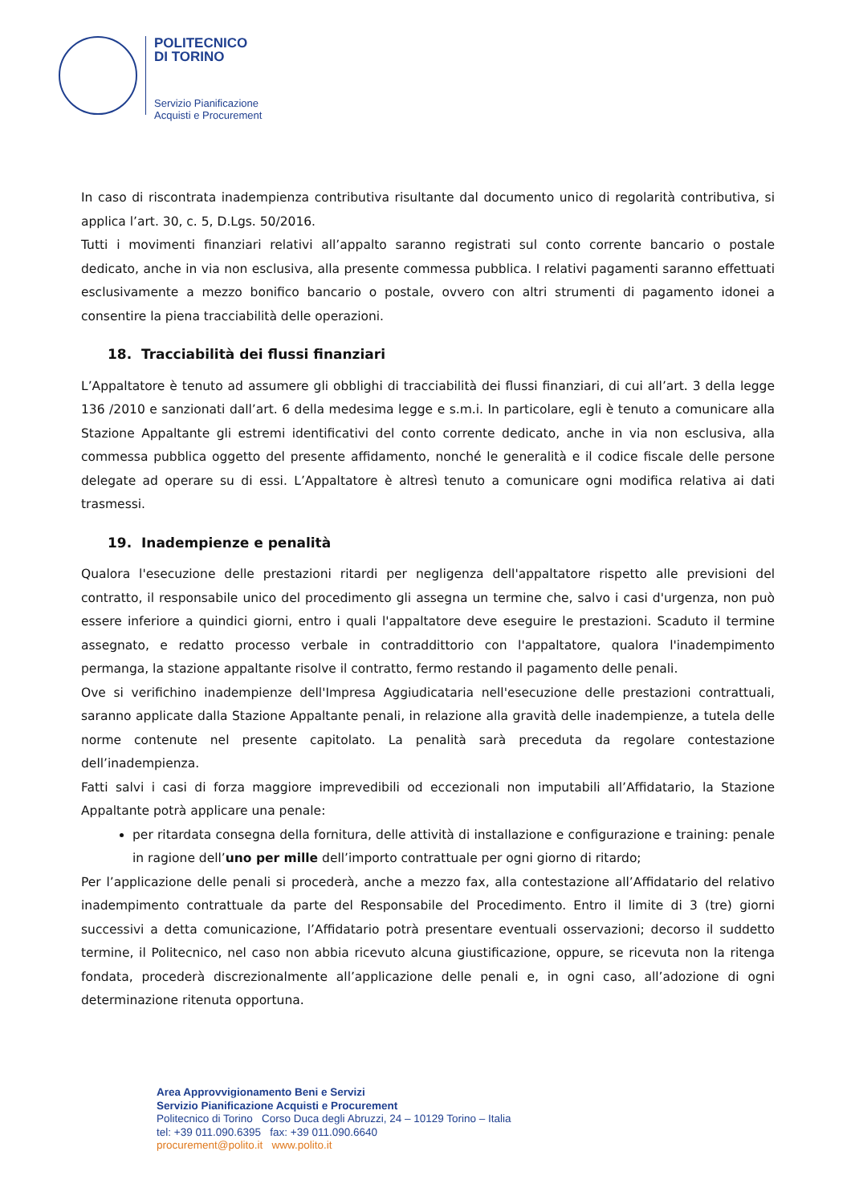POLITECNICO
DI TORINO
Servizio Pianificazione
Acquisti e Procurement
In caso di riscontrata inadempienza contributiva risultante dal documento unico di regolarità contributiva, si applica l’art. 30, c. 5, D.Lgs. 50/2016.
Tutti i movimenti finanziari relativi all’appalto saranno registrati sul conto corrente bancario o postale dedicato, anche in via non esclusiva, alla presente commessa pubblica. I relativi pagamenti saranno effettuati esclusivamente a mezzo bonifico bancario o postale, ovvero con altri strumenti di pagamento idonei a consentire la piena tracciabilità delle operazioni.
18. Tracciabilità dei flussi finanziari
L’Appaltatore è tenuto ad assumere gli obblighi di tracciabilità dei flussi finanziari, di cui all’art. 3 della legge 136 /2010 e sanzionati dall’art. 6 della medesima legge e s.m.i. In particolare, egli è tenuto a comunicare alla Stazione Appaltante gli estremi identificativi del conto corrente dedicato, anche in via non esclusiva, alla commessa pubblica oggetto del presente affidamento, nonché le generalità e il codice fiscale delle persone delegate ad operare su di essi. L’Appaltatore è altresì tenuto a comunicare ogni modifica relativa ai dati trasmessi.
19. Inadempienze e penalità
Qualora l'esecuzione delle prestazioni ritardi per negligenza dell'appaltatore rispetto alle previsioni del contratto, il responsabile unico del procedimento gli assegna un termine che, salvo i casi d'urgenza, non può essere inferiore a quindici giorni, entro i quali l'appaltatore deve eseguire le prestazioni. Scaduto il termine assegnato, e redatto processo verbale in contraddittorio con l'appaltatore, qualora l'inadempimento permanga, la stazione appaltante risolve il contratto, fermo restando il pagamento delle penali.
Ove si verifichino inadempienze dell'Impresa Aggiudicataria nell'esecuzione delle prestazioni contrattuali, saranno applicate dalla Stazione Appaltante penali, in relazione alla gravità delle inadempienze, a tutela delle norme contenute nel presente capitolato. La penalità sarà preceduta da regolare contestazione dell’inadempienza.
Fatti salvi i casi di forza maggiore imprevedibili od eccezionali non imputabili all’Affidatario, la Stazione Appaltante potrà applicare una penale:
per ritardata consegna della fornitura, delle attività di installazione e configurazione e training: penale in ragione dell’uno per mille dell’importo contrattuale per ogni giorno di ritardo;
Per l’applicazione delle penali si procederà, anche a mezzo fax, alla contestazione all’Affidatario del relativo inadempimento contrattuale da parte del Responsabile del Procedimento. Entro il limite di 3 (tre) giorni successivi a detta comunicazione, l’Affidatario potrà presentare eventuali osservazioni; decorso il suddetto termine, il Politecnico, nel caso non abbia ricevuto alcuna giustificazione, oppure, se ricevuta non la ritenga fondata, procederà discrezionalmente all’applicazione delle penali e, in ogni caso, all’adozione di ogni determinazione ritenuta opportuna.
Area Approvvigionamento Beni e Servizi
Servizio Pianificazione Acquisti e Procurement
Politecnico di Torino Corso Duca degli Abruzzi, 24 – 10129 Torino – Italia
tel: +39 011.090.6395 fax: +39 011.090.6640
procurement@polito.it www.polito.it